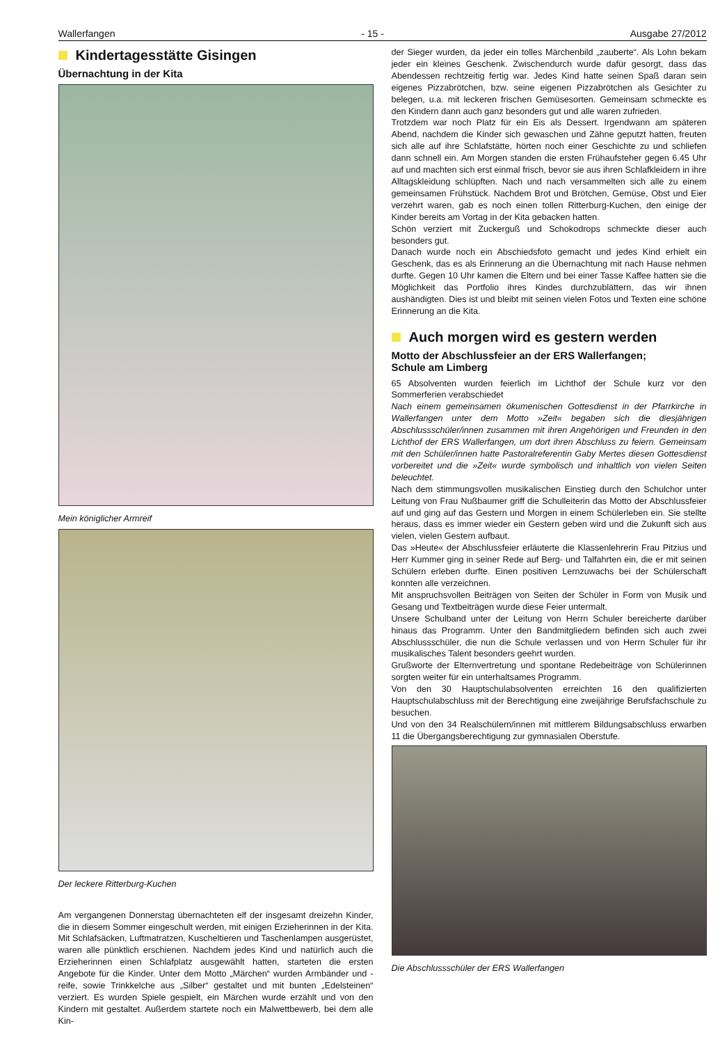Wallerfangen - 15 - Ausgabe 27/2012
Kindertagesstätte Gisingen
Übernachtung in der Kita
Mein königlicher Armreif
Der leckere Ritterburg-Kuchen
Am vergangenen Donnerstag übernachteten elf der insgesamt dreizehn Kinder, die in diesem Sommer eingeschult werden, mit einigen Erzieherinnen in der Kita. Mit Schlafsäcken, Luftmatratzen, Kuscheltieren und Taschenlampen ausgerüstet, waren alle pünktlich erschienen. Nachdem jedes Kind und natürlich auch die Erzieherinnen einen Schlafplatz ausgewählt hatten, starteten die ersten Angebote für die Kinder. Unter dem Motto „Märchen“ wurden Armbänder und -reife, sowie Trinkkelche aus „Silber“ gestaltet und mit bunten „Edelsteinen“ verziert. Es wurden Spiele gespielt, ein Märchen wurde erzählt und von den Kindern mit gestaltet. Außerdem startete noch ein Malwettbewerb, bei dem alle Kin-
der Sieger wurden, da jeder ein tolles Märchenbild „zauberte“. Als Lohn bekam jeder ein kleines Geschenk. Zwischendurch wurde dafür gesorgt, dass das Abendessen rechtzeitig fertig war. Jedes Kind hatte seinen Spaß daran sein eigenes Pizzabrötchen, bzw. seine eigenen Pizzabrötchen als Gesichter zu belegen, u.a. mit leckeren frischen Gemüsesorten. Gemeinsam schmeckte es den Kindern dann auch ganz besonders gut und alle waren zufrieden.
Trotzdem war noch Platz für ein Eis als Dessert. Irgendwann am späteren Abend, nachdem die Kinder sich gewaschen und Zähne geputzt hatten, freuten sich alle auf ihre Schlafstätte, hörten noch einer Geschichte zu und schliefen dann schnell ein. Am Morgen standen die ersten Frühaufsteher gegen 6.45 Uhr auf und machten sich erst einmal frisch, bevor sie aus ihren Schlafkleidern in ihre Alltagskleidung schlüpften. Nach und nach versammelten sich alle zu einem gemeinsamen Frühstück. Nachdem Brot und Brötchen, Gemüse, Obst und Eier verzehrt waren, gab es noch einen tollen Ritterburg-Kuchen, den einige der Kinder bereits am Vortag in der Kita gebacken hatten.
Schön verziert mit Zuckerguß und Schokodrops schmeckte dieser auch besonders gut.
Danach wurde noch ein Abschiedsfoto gemacht und jedes Kind erhielt ein Geschenk, das es als Erinnerung an die Übernachtung mit nach Hause nehmen durfte. Gegen 10 Uhr kamen die Eltern und bei einer Tasse Kaffee hatten sie die Möglichkeit das Portfolio ihres Kindes durchzublättern, das wir ihnen aushändigten. Dies ist und bleibt mit seinen vielen Fotos und Texten eine schöne Erinnerung an die Kita.
Auch morgen wird es gestern werden
Motto der Abschlussfeier an der ERS Wallerfangen;
Schule am Limberg
65 Absolventen wurden feierlich im Lichthof der Schule kurz vor den Sommerferien verabschiedet
Nach einem gemeinsamen ökumenischen Gottesdienst in der Pfarrkirche in Wallerfangen unter dem Motto »Zeit« begaben sich die diesjährigen Abschlussschüler/innen zusammen mit ihren Angehörigen und Freunden in den Lichthof der ERS Wallerfangen, um dort ihren Abschluss zu feiern. Gemeinsam mit den Schüler/innen hatte Pastoralreferentin Gaby Mertes diesen Gottesdienst vorbereitet und die »Zeit« wurde symbolisch und inhaltlich von vielen Seiten beleuchtet.
Nach dem stimmungsvollen musikalischen Einstieg durch den Schulchor unter Leitung von Frau Nußbaumer griff die Schulleiterin das Motto der Abschlussfeier auf und ging auf das Gestern und Morgen in einem Schülerleben ein. Sie stellte heraus, dass es immer wieder ein Gestern geben wird und die Zukunft sich aus vielen, vielen Gestern aufbaut.
Das »Heute« der Abschlussfeier erläuterte die Klassenlehrerin Frau Pitzius und Herr Kummer ging in seiner Rede auf Berg- und Talfahrten ein, die er mit seinen Schülern erleben durfte. Einen positiven Lernzuwachs bei der Schülerschaft konnten alle verzeichnen.
Mit anspruchsvollen Beiträgen von Seiten der Schüler in Form von Musik und Gesang und Textbeiträgen wurde diese Feier untermalt.
Unsere Schulband unter der Leitung von Herrn Schuler bereicherte darüber hinaus das Programm. Unter den Bandmitgliedern befinden sich auch zwei Abschlussschüler, die nun die Schule verlassen und von Herrn Schuler für ihr musikalisches Talent besonders geehrt wurden.
Grußworte der Elternvertretung und spontane Redebeiträge von Schülerinnen sorgten weiter für ein unterhaltsames Programm.
Von den 30 Hauptschulabsolventen erreichten 16 den qualifizierten Hauptschulabschluss mit der Berechtigung eine zweijährige Berufsfachschule zu besuchen.
Und von den 34 Realschülern/innen mit mittlerem Bildungsabschluss erwarben 11 die Übergangsberechtigung zur gymnasialen Oberstufe.
Die Abschlussschüler der ERS Wallerfangen